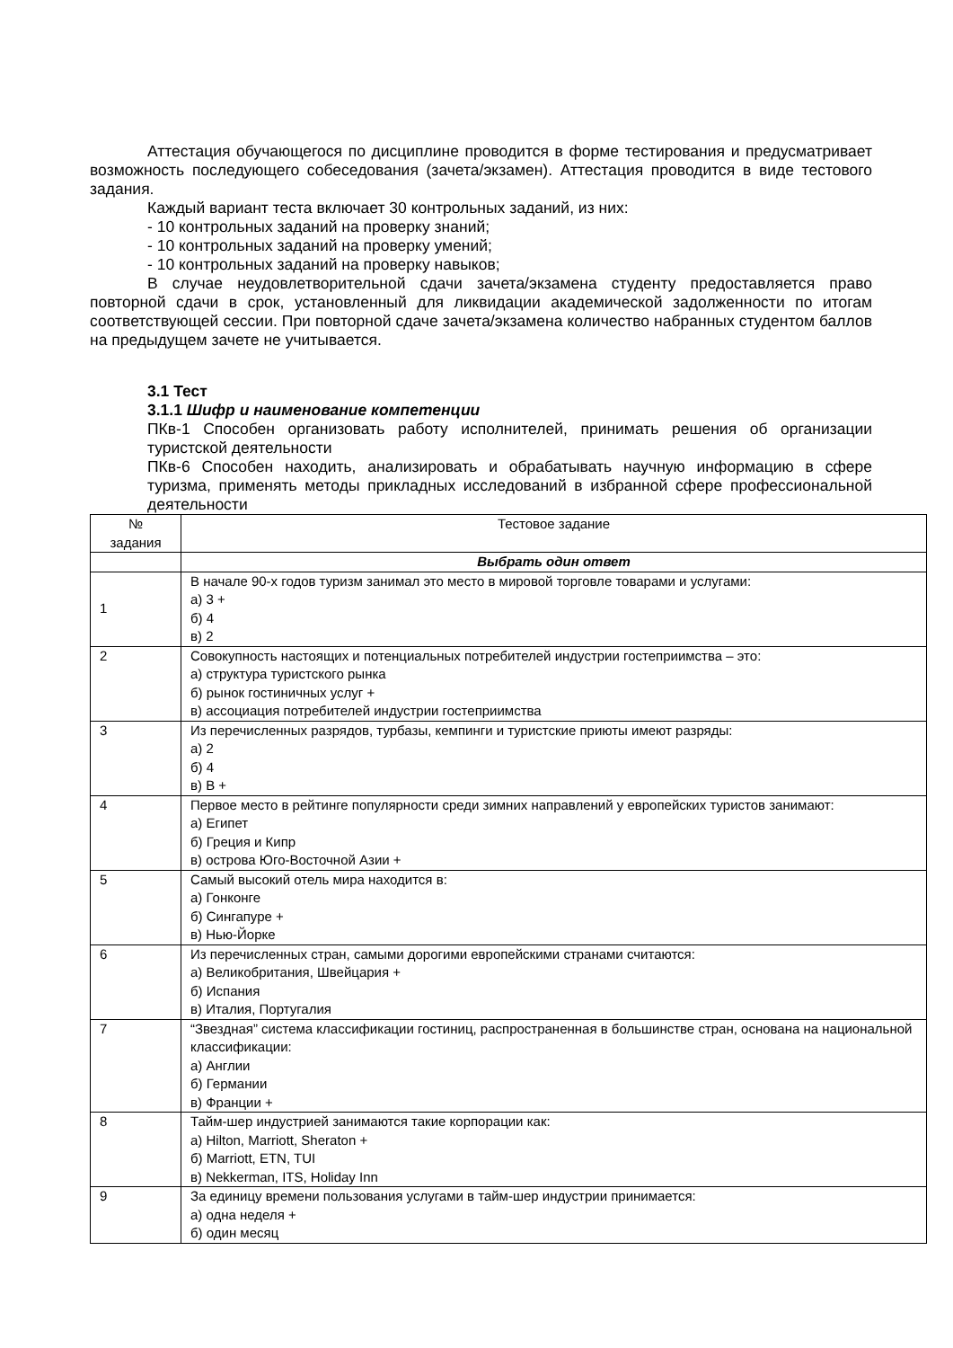Аттестация обучающегося по дисциплине проводится в форме тестирования и предусматривает возможность последующего собеседования (зачета/экзамен). Аттестация проводится в виде тестового задания.
Каждый вариант теста включает 30 контрольных заданий, из них:
- 10 контрольных заданий на проверку знаний;
- 10 контрольных заданий на проверку умений;
- 10 контрольных заданий на проверку навыков;
В случае неудовлетворительной сдачи зачета/экзамена студенту предоставляется право повторной сдачи в срок, установленный для ликвидации академической задолженности по итогам соответствующей сессии. При повторной сдаче зачета/экзамена количество набранных студентом баллов на предыдущем зачете не учитывается.
3.1 Тест
3.1.1 Шифр и наименование компетенции
ПКв-1 Способен организовать работу исполнителей, принимать решения об организации туристской деятельности
ПКв-6 Способен находить, анализировать и обрабатывать научную информацию в сфере туризма, применять методы прикладных исследований в избранной сфере профессиональной деятельности
| № задания | Тестовое задание |
| | Выбрать один ответ |
| 1 | В начале 90-х годов туризм занимал это место в мировой торговле товарами и услугами: а) 3 + б) 4 в) 2 |
| 2 | Совокупность настоящих и потенциальных потребителей индустрии гостеприимства – это: а) структура туристского рынка б) рынок гостиничных услуг + в) ассоциация потребителей индустрии гостеприимства |
| 3 | Из перечисленных разрядов, турбазы, кемпинги и туристские приюты имеют разряды: а) 2 б) 4 в) В + |
| 4 | Первое место в рейтинге популярности среди зимних направлений у европейских туристов занимают: а) Египет б) Греция и Кипр в) острова Юго-Восточной Азии + |
| 5 | Самый высокий отель мира находится в: а) Гонконге б) Сингапуре + в) Нью-Йорке |
| 6 | Из перечисленных стран, самыми дорогими европейскими странами считаются: а) Великобритания, Швейцария + б) Испания в) Италия, Португалия |
| 7 | “Звездная” система классификации гостиниц, распространенная в большинстве стран, основана на национальной классификации: а) Англии б) Германии в) Франции + |
| 8 | Тайм-шер индустрией занимаются такие корпорации как: а) Hilton, Marriott, Sheraton + б) Marriott, ETN, TUI в) Nekkerman, ITS, Holiday Inn |
| 9 | За единицу времени пользования услугами в тайм-шер индустрии принимается: а) одна неделя + б) один месяц |